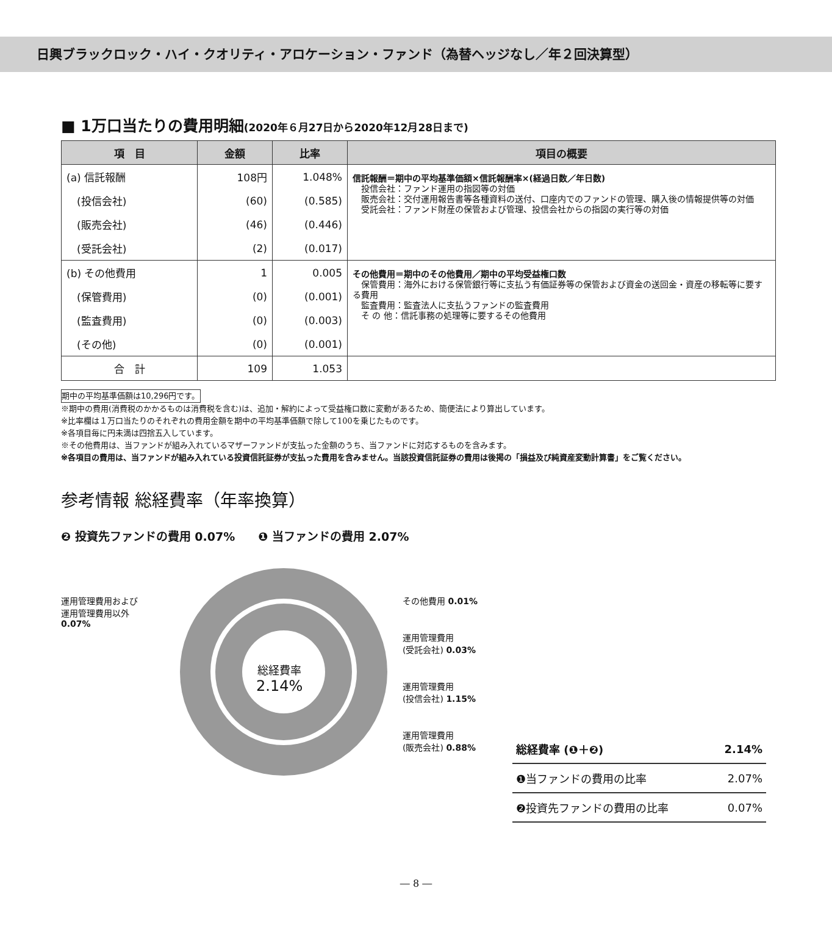日興ブラックロック・ハイ・クオリティ・アロケーション・ファンド（為替ヘッジなし／年２回決算型）
■ 1万口当たりの費用明細(2020年６月27日から2020年12月28日まで)
| 項 目 | 金額 | 比率 | 項目の概要 |
| --- | --- | --- | --- |
| (a) 信託報酬 | 108円 | 1.048% | 信託報酬＝期中の平均基準価額×信託報酬率×(経過日数／年日数) 投信会社：ファンド運用の指図等の対価 販売会社：交付運用報告書等各種資料の送付、口座内でのファンドの管理、購入後の情報提供等の対価 受託会社：ファンド財産の保管および管理、投信会社からの指図の実行等の対価 |
| (投信会社) | (60) | (0.585) | |
| (販売会社) | (46) | (0.446) | |
| (受託会社) | (2) | (0.017) | |
| (b) その他費用 | 1 | 0.005 | その他費用＝期中のその他費用／期中の平均受益権口数 保管費用：海外における保管銀行等に支払う有価証券等の保管および資金の送回金・資産の移転等に要する費用 監査費用：監査法人に支払うファンドの監査費用 そ の 他：信託事務の処理等に要するその他費用 |
| (保管費用) | (0) | (0.001) | |
| (監査費用) | (0) | (0.003) | |
| (その他) | (0) | (0.001) | |
| 合 計 | 109 | 1.053 | |
期中の平均基準価額は10,296円です。
※期中の費用(消費税のかかるものは消費税を含む)は、追加・解約によって受益権口数に変動があるため、簡便法により算出しています。
※比率欄は１万口当たりのそれぞれの費用金額を期中の平均基準価額で除して100を乗じたものです。
※各項目毎に円未満は四捨五入しています。
※その他費用は、当ファンドが組み入れているマザーファンドが支払った金額のうち、当ファンドに対応するものを含みます。
※各項目の費用は、当ファンドが組み入れている投資信託証券が支払った費用を含みません。当該投資信託証券の費用は後掲の「損益及び純資産変動計算書」をご覧ください。
参考情報 総経費率（年率換算）
❷ 投資先ファンドの費用 0.07%　　❶ 当ファンドの費用 2.07%
運用管理費用および
運用管理費用以外
0.07%
その他費用 0.01%
運用管理費用
(受託会社) 0.03%
運用管理費用
(投信会社) 1.15%
運用管理費用
(販売会社) 0.88%
総経費率
2.14%
| 総経費率 (❶＋❷) | 2.14% |
| ❶当ファンドの費用の比率 | 2.07% |
| ❷投資先ファンドの費用の比率 | 0.07% |
― 8 ―